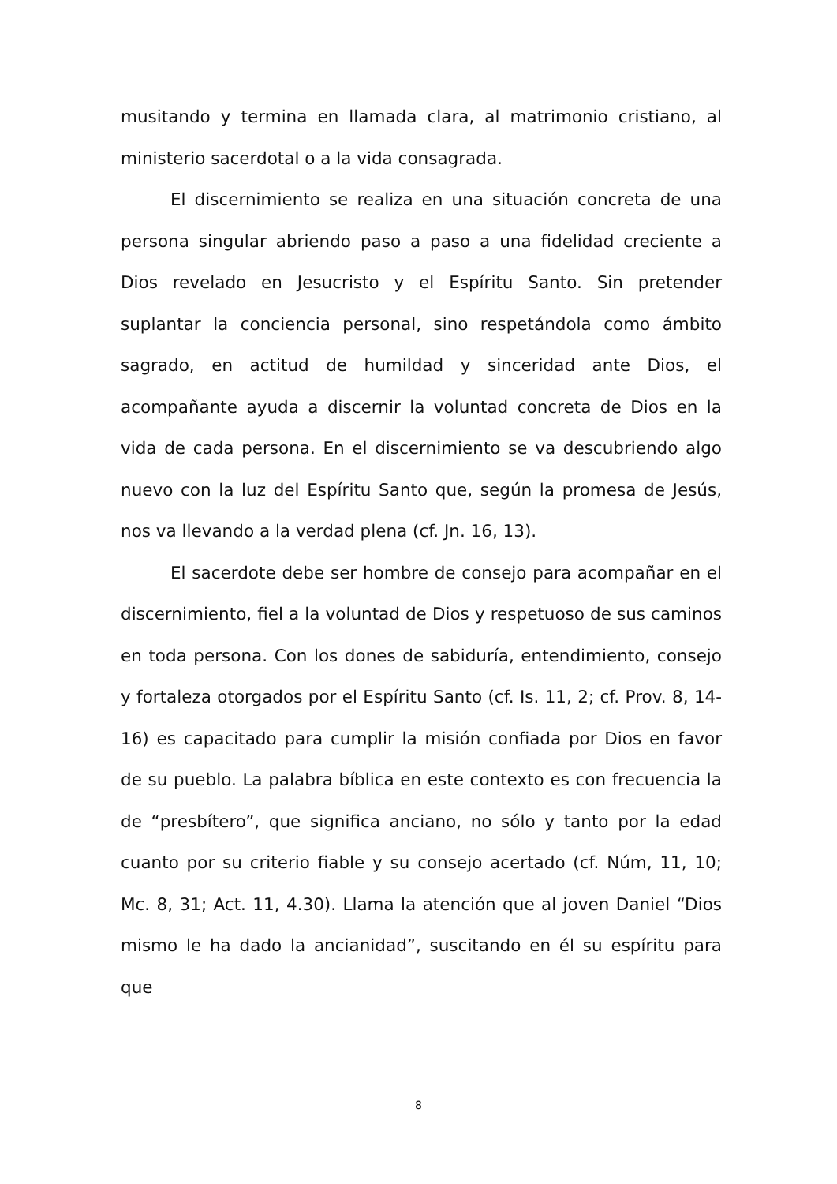musitando y termina en llamada clara, al matrimonio cristiano, al ministerio sacerdotal o a la vida consagrada.
El discernimiento se realiza en una situación concreta de una persona singular abriendo paso a paso a una fidelidad creciente a Dios revelado en Jesucristo y el Espíritu Santo. Sin pretender suplantar la conciencia personal, sino respetándola como ámbito sagrado, en actitud de humildad y sinceridad ante Dios, el acompañante ayuda a discernir la voluntad concreta de Dios en la vida de cada persona. En el discernimiento se va descubriendo algo nuevo con la luz del Espíritu Santo que, según la promesa de Jesús, nos va llevando a la verdad plena (cf. Jn. 16, 13).
El sacerdote debe ser hombre de consejo para acompañar en el discernimiento, fiel a la voluntad de Dios y respetuoso de sus caminos en toda persona. Con los dones de sabiduría, entendimiento, consejo y fortaleza otorgados por el Espíritu Santo (cf. Is. 11, 2; cf. Prov. 8, 14-16) es capacitado para cumplir la misión confiada por Dios en favor de su pueblo. La palabra bíblica en este contexto es con frecuencia la de “presbítero”, que significa anciano, no sólo y tanto por la edad cuanto por su criterio fiable y su consejo acertado (cf. Núm, 11, 10; Mc. 8, 31; Act. 11, 4.30). Llama la atención que al joven Daniel “Dios mismo le ha dado la ancianidad”, suscitando en él su espíritu para que
8